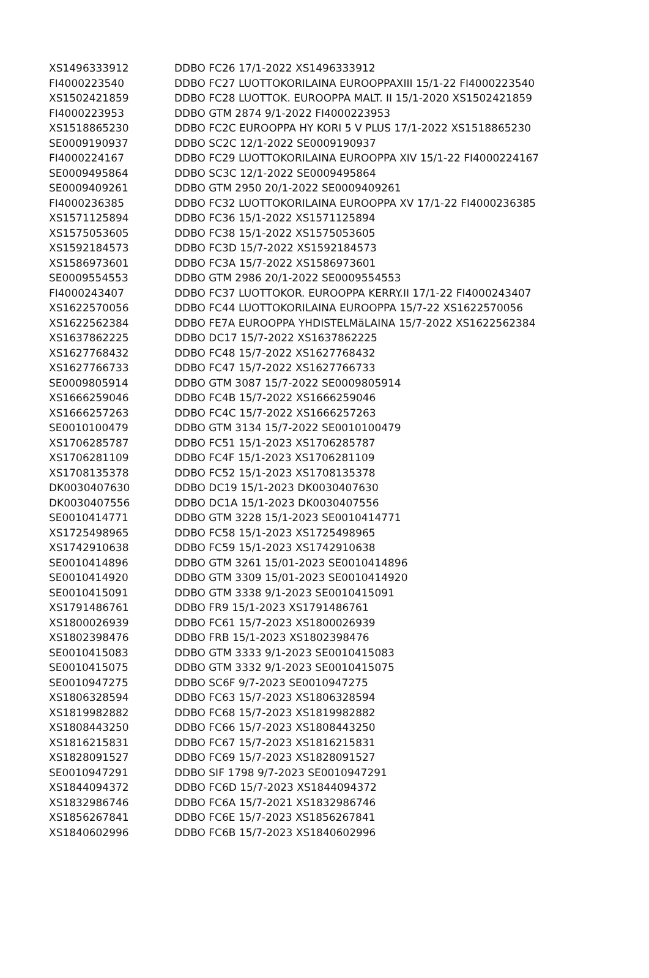| XS1496333912 | DDBO FC26 17/1-2022 XS1496333912 |
| FI4000223540 | DDBO FC27 LUOTTOKORILAINA EUROOPPAXIII 15/1-22 FI4000223540 |
| XS1502421859 | DDBO FC28 LUOTTOK. EUROOPPA MALT. II 15/1-2020 XS1502421859 |
| FI4000223953 | DDBO GTM 2874 9/1-2022 FI4000223953 |
| XS1518865230 | DDBO FC2C EUROOPPA HY KORI 5 V PLUS 17/1-2022 XS1518865230 |
| SE0009190937 | DDBO SC2C 12/1-2022 SE0009190937 |
| FI4000224167 | DDBO FC29 LUOTTOKORILAINA EUROOPPA XIV 15/1-22 FI4000224167 |
| SE0009495864 | DDBO SC3C 12/1-2022 SE0009495864 |
| SE0009409261 | DDBO GTM 2950 20/1-2022 SE0009409261 |
| FI4000236385 | DDBO FC32 LUOTTOKORILAINA EUROOPPA XV 17/1-22 FI4000236385 |
| XS1571125894 | DDBO FC36 15/1-2022 XS1571125894 |
| XS1575053605 | DDBO FC38 15/1-2022 XS1575053605 |
| XS1592184573 | DDBO FC3D 15/7-2022 XS1592184573 |
| XS1586973601 | DDBO FC3A 15/7-2022 XS1586973601 |
| SE0009554553 | DDBO GTM 2986 20/1-2022 SE0009554553 |
| FI4000243407 | DDBO FC37 LUOTTOKOR. EUROOPPA KERRY.II 17/1-22 FI4000243407 |
| XS1622570056 | DDBO FC44 LUOTTOKORILAINA EUROOPPA 15/7-22 XS1622570056 |
| XS1622562384 | DDBO FE7A EUROOPPA YHDISTELMäLAINA 15/7-2022 XS1622562384 |
| XS1637862225 | DDBO DC17 15/7-2022 XS1637862225 |
| XS1627768432 | DDBO FC48 15/7-2022 XS1627768432 |
| XS1627766733 | DDBO FC47 15/7-2022 XS1627766733 |
| SE0009805914 | DDBO GTM 3087 15/7-2022 SE0009805914 |
| XS1666259046 | DDBO FC4B 15/7-2022 XS1666259046 |
| XS1666257263 | DDBO FC4C 15/7-2022 XS1666257263 |
| SE0010100479 | DDBO GTM 3134 15/7-2022 SE0010100479 |
| XS1706285787 | DDBO FC51 15/1-2023 XS1706285787 |
| XS1706281109 | DDBO FC4F 15/1-2023 XS1706281109 |
| XS1708135378 | DDBO FC52 15/1-2023 XS1708135378 |
| DK0030407630 | DDBO DC19 15/1-2023 DK0030407630 |
| DK0030407556 | DDBO DC1A 15/1-2023 DK0030407556 |
| SE0010414771 | DDBO GTM 3228 15/1-2023 SE0010414771 |
| XS1725498965 | DDBO FC58 15/1-2023 XS1725498965 |
| XS1742910638 | DDBO FC59 15/1-2023 XS1742910638 |
| SE0010414896 | DDBO GTM 3261 15/01-2023 SE0010414896 |
| SE0010414920 | DDBO GTM 3309 15/01-2023 SE0010414920 |
| SE0010415091 | DDBO GTM 3338 9/1-2023 SE0010415091 |
| XS1791486761 | DDBO FR9 15/1-2023 XS1791486761 |
| XS1800026939 | DDBO FC61 15/7-2023 XS1800026939 |
| XS1802398476 | DDBO FRB 15/1-2023 XS1802398476 |
| SE0010415083 | DDBO GTM 3333 9/1-2023 SE0010415083 |
| SE0010415075 | DDBO GTM 3332 9/1-2023 SE0010415075 |
| SE0010947275 | DDBO SC6F 9/7-2023 SE0010947275 |
| XS1806328594 | DDBO FC63 15/7-2023 XS1806328594 |
| XS1819982882 | DDBO FC68 15/7-2023 XS1819982882 |
| XS1808443250 | DDBO FC66 15/7-2023 XS1808443250 |
| XS1816215831 | DDBO FC67 15/7-2023 XS1816215831 |
| XS1828091527 | DDBO FC69 15/7-2023 XS1828091527 |
| SE0010947291 | DDBO SIF 1798 9/7-2023 SE0010947291 |
| XS1844094372 | DDBO FC6D 15/7-2023 XS1844094372 |
| XS1832986746 | DDBO FC6A 15/7-2021 XS1832986746 |
| XS1856267841 | DDBO FC6E 15/7-2023 XS1856267841 |
| XS1840602996 | DDBO FC6B 15/7-2023 XS1840602996 |